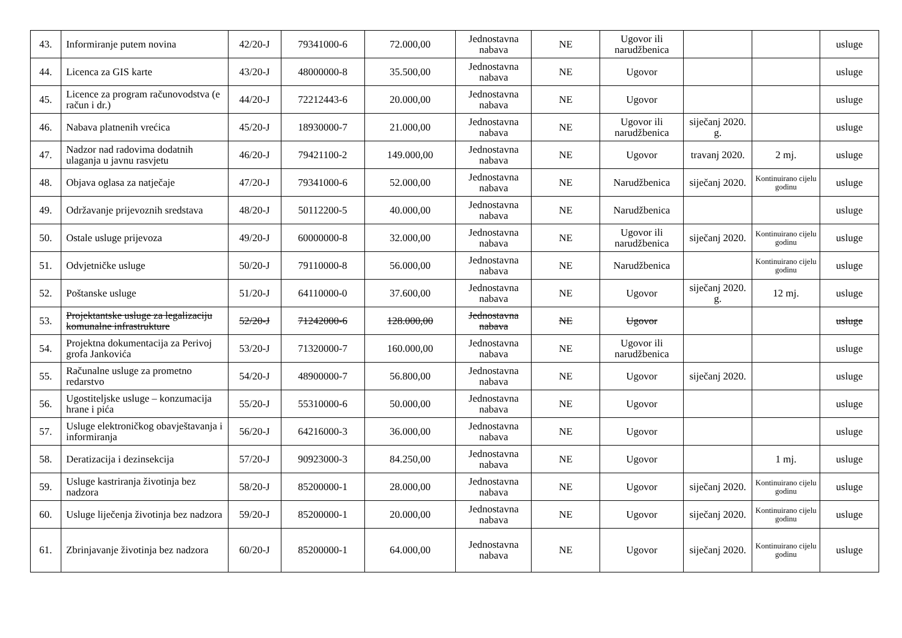| 43. | Informiranje putem novina | 42/20-J | 79341000-6 | 72.000,00 | Jednostavna nabava | NE | Ugovor ili narudžbenica | | | usluge |
| 44. | Licenca za GIS karte | 43/20-J | 48000000-8 | 35.500,00 | Jednostavna nabava | NE | Ugovor | | | usluge |
| 45. | Licence za program računovodstva (e račun i dr.) | 44/20-J | 72212443-6 | 20.000,00 | Jednostavna nabava | NE | Ugovor | | | usluge |
| 46. | Nabava platnenih vrećica | 45/20-J | 18930000-7 | 21.000,00 | Jednostavna nabava | NE | Ugovor ili narudžbenica | siječanj 2020. g. | | usluge |
| 47. | Nadzor nad radovima dodatnih ulaganja u javnu rasvjetu | 46/20-J | 79421100-2 | 149.000,00 | Jednostavna nabava | NE | Ugovor | travanj 2020. | 2 mj. | usluge |
| 48. | Objava oglasa za natječaje | 47/20-J | 79341000-6 | 52.000,00 | Jednostavna nabava | NE | Narudžbenica | siječanj 2020. | Kontinuirano cijelu godinu | usluge |
| 49. | Održavanje prijevoznih sredstava | 48/20-J | 50112200-5 | 40.000,00 | Jednostavna nabava | NE | Narudžbenica | | | usluge |
| 50. | Ostale usluge prijevoza | 49/20-J | 60000000-8 | 32.000,00 | Jednostavna nabava | NE | Ugovor ili narudžbenica | siječanj 2020. | Kontinuirano cijelu godinu | usluge |
| 51. | Odvjetničke usluge | 50/20-J | 79110000-8 | 56.000,00 | Jednostavna nabava | NE | Narudžbenica | | Kontinuirano cijelu godinu | usluge |
| 52. | Poštanske usluge | 51/20-J | 64110000-0 | 37.600,00 | Jednostavna nabava | NE | Ugovor | siječanj 2020. g. | 12 mj. | usluge |
| 53. | Projektantske usluge za legalizaciju komunalne infrastrukture | 52/20-J | 71242000-6 | 128.000,00 | Jednostavna nabava | NE | Ugovor | | | usluge |
| 54. | Projektna dokumentacija za Perivoj grofa Jankovića | 53/20-J | 71320000-7 | 160.000,00 | Jednostavna nabava | NE | Ugovor ili narudžbenica | | | usluge |
| 55. | Računalne usluge za prometno redarstvo | 54/20-J | 48900000-7 | 56.800,00 | Jednostavna nabava | NE | Ugovor | siječanj 2020. | | usluge |
| 56. | Ugostiteljske usluge – konzumacija hrane i pića | 55/20-J | 55310000-6 | 50.000,00 | Jednostavna nabava | NE | Ugovor | | | usluge |
| 57. | Usluge elektroničkog obavještavanja i informiranja | 56/20-J | 64216000-3 | 36.000,00 | Jednostavna nabava | NE | Ugovor | | | usluge |
| 58. | Deratizacija i dezinsekcija | 57/20-J | 90923000-3 | 84.250,00 | Jednostavna nabava | NE | Ugovor | | 1 mj. | usluge |
| 59. | Usluge kastriranja životinja bez nadzora | 58/20-J | 85200000-1 | 28.000,00 | Jednostavna nabava | NE | Ugovor | siječanj 2020. | Kontinuirano cijelu godinu | usluge |
| 60. | Usluge liječenja životinja bez nadzora | 59/20-J | 85200000-1 | 20.000,00 | Jednostavna nabava | NE | Ugovor | siječanj 2020. | Kontinuirano cijelu godinu | usluge |
| 61. | Zbrinjavanje životinja bez nadzora | 60/20-J | 85200000-1 | 64.000,00 | Jednostavna nabava | NE | Ugovor | siječanj 2020. | Kontinuirano cijelu godinu | usluge |